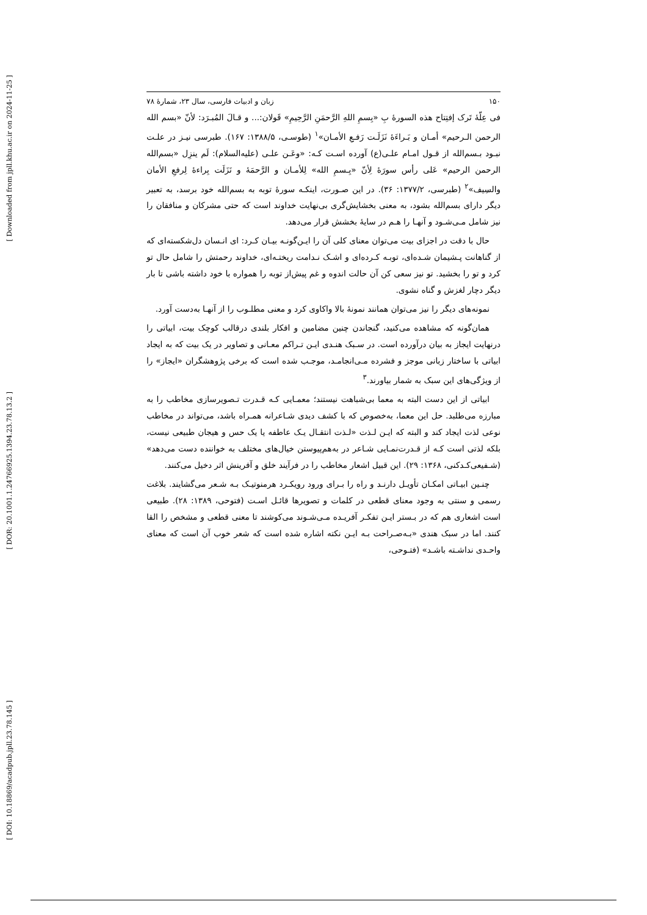[ Downloaded from jpll.khu.ac.ir on 2024-11-25 ]
[ DOR: 20.1001.1.24766925.1394.23.78.13.2 ]
[ DOI: 10.18869/acadpub.jpll.23.78.145 ]
۱۵۰ زبان و ادبیات فارسی، سال ۲۳، شمارهٔ ۷۸
فی عِلّهٔ تَرک إفتِتاح هذه السورهٔ بِ «بِسمِ اللهِ الرَّحمَنِ الرَّحِیمِ» قَولان:... و قـالَ المُبـرَد: لأنّ «بسم الله الرحمن الـرحیم» أمـان و بَـراءَهٔ نَزَلَـت رَفـعِ الأمـان»<sup>۱</sup> (طوسـی، ۱۳۸۸/۵: ۱۶۷). طبرسی نیـز در علـت نبـود بـسم‌الله از قـول امـام علـی(ع) آورده اسـت کـه: «وعَـن علـی (علیه‌السلام): لَم ینزِل «بسم‌الله الرحمن الرحیم» عَلی رأس سورَهٔ لِأنّ «بِـسمِ الله» لِلأمـان و الرَّحمَهٔ و نَزَلَت بِراءهٔ لِرفعِ الأمان والسِیف»<sup>۲</sup> (طبرسی، ۱۳۷۷/۲: ۳۶). در این صـورت، اینکـه سورهٔ توبه به بسم‌الله خود برسد، به تعبیر دیگر دارای بسم‌الله بشود، به معنی بخشایش‌گری بی‌نهایت خداوند است که حتی مشرکان و منافقان را نیز شامل مـی‌شـود و آنهـا را هـم در سایهٔ بخشش قرار می‌دهد.
حال با دقت در اجزای بیت می‌توان معنای کلی آن را ایـن‌گونـه بیـان کـرد: ای انـسان دل‌شکسته‌ای که از گناهانت پـشیمان شـده‌ای، توبـه کـرده‌ای و اشـک نـدامت ریختـه‌ای، خداوند رحمتش را شامل حال تو کرد و تو را بخشید. تو نیز سعی کن آن حالت اندوه و غم پیش‌از توبه را همواره با خود داشته باشی تا بار دیگر دچار لغزش و گناه نشوی.
نمونه‌های دیگر را نیز می‌توان همانند نمونهٔ بالا واکاوی کرد و معنی مطلـوب را از آنهـا به‌دست آورد.
همان‌گونه که مشاهده می‌کنید، گنجاندن چنین مضامین و افکار بلندی درقالب کوچک بیت، ابیاتی را درنهایت ایجاز به بیان درآورده است. در سـبک هنـدی ایـن تـراکم معـانی و تصاویر در یک بیت که به ایجاد ابیاتی با ساختار زبانی موجز و فشرده مـی‌انجامـد، موجـب شده است که برخی پژوهشگران «ایجاز» را از ویژگی‌های این سبک به شمار بیاورند.<sup>۳</sup>
ابیاتی از این دست البته به معما بی‌شباهت نیستند؛ معمـایی کـه قـدرت تـصویرسازی مخاطب را به مبارزه می‌طلبد. حل این معما، به‌خصوص که با کشف دیدی شـاعرانه همـراه باشد، می‌تواند در مخاطب نوعی لذت ایجاد کند و البته که ایـن لـذت «لـذت انتقـال یـک عاطفه یا یک حس و هیجان طبیعی نیست، بلکه لذتی است کـه از قـدرت‌نمـایی شـاعر در به‌هم‌پیوستن خیال‌های مختلف به خواننده دست می‌دهد» (شـفیعی‌کـدکنی، ۱۳۶۸: ۲۹). این قبیل اشعار مخاطب را در فرآیند خلق و آفرینش اثر دخیل می‌کنند.
چنـین ابیـاتی امکـان تأویـل دارنـد و راه را بـرای ورود رویکـرد هرمنوتیـک بـه شـعر می‌گشایند. بلاغت رسمی و سنتی به وجود معنای قطعی در کلمات و تصویرها قائـل اسـت (فتوحی، ۱۳۸۹: ۲۸). طبیعی است اشعاری هم که در بـستر ایـن تفکـر آفریـده مـی‌شـوند می‌کوشند تا معنی قطعی و مشخص را القا کنند. اما در سبک هندی «بـه‌صـراحت بـه ایـن نکته اشاره شده است که شعر خوب آن است که معنای واحـدی نداشـته باشـد» (فتـوحی،